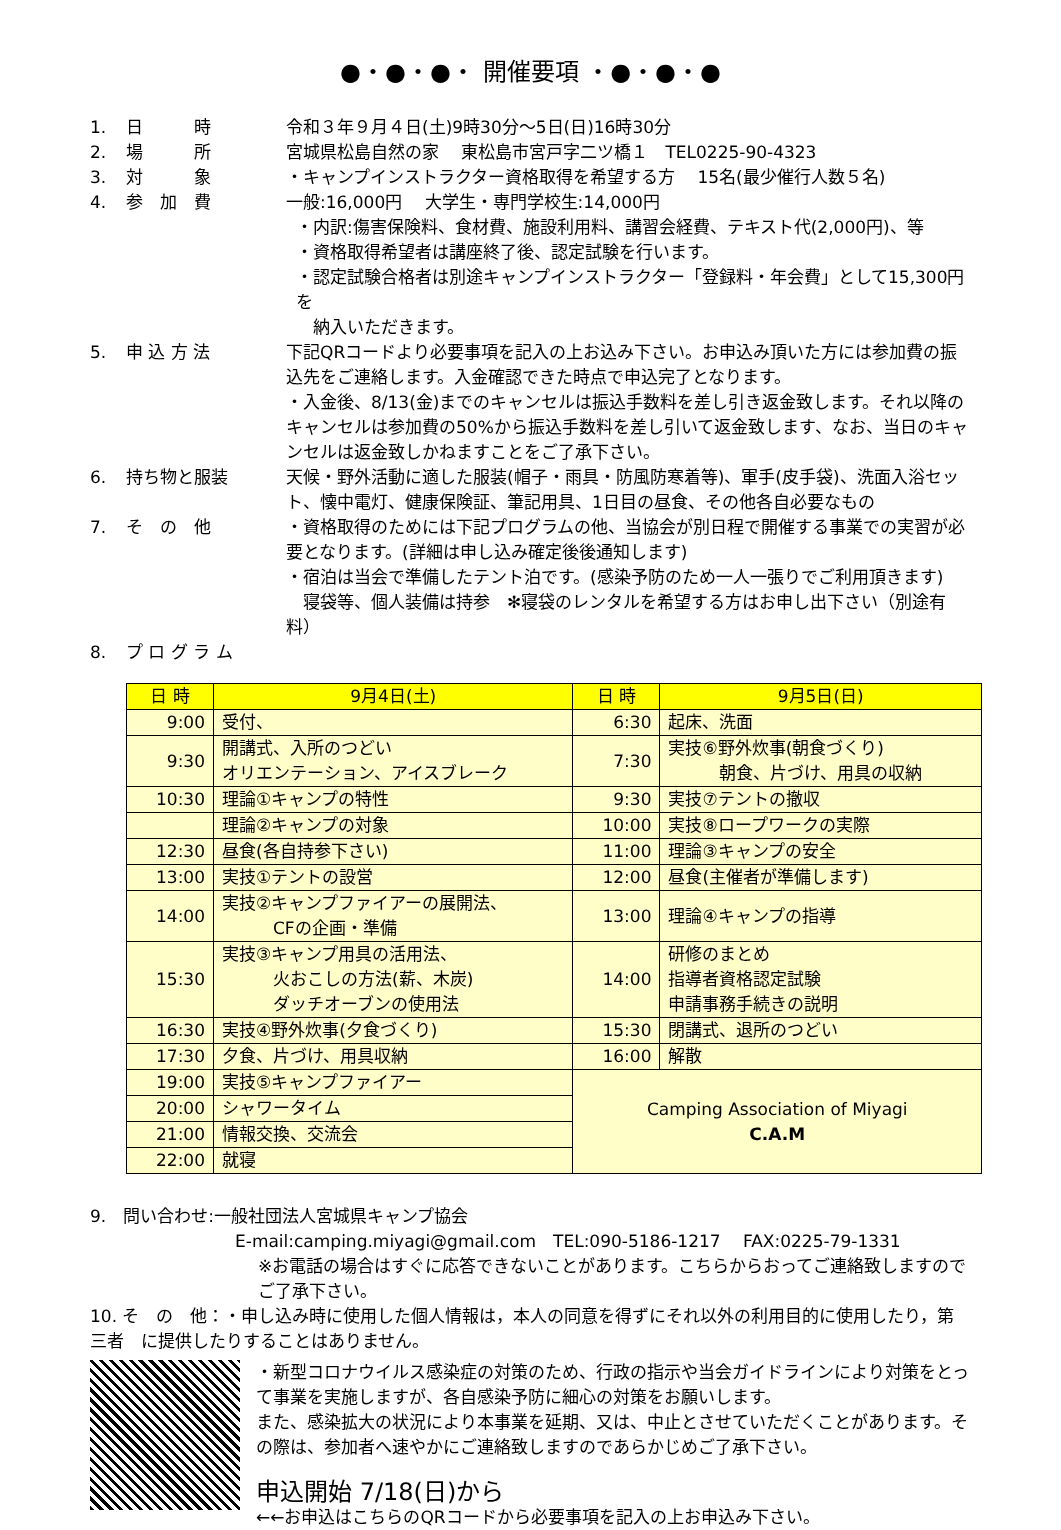●・●・●・ 開催要項 ・●・●・●
1. 日　　　時 令和３年９月４日(土)9時30分～5日(日)16時30分
2. 場　　　所 宮城県松島自然の家　 東松島市宮戸字二ツ橋１　TEL0225-90-4323
3. 対　　　象 ・キャンプインストラクター資格取得を希望する方　 15名(最少催行人数５名)
4. 参　加　費 一般:16,000円　 大学生・専門学校生:14,000円
・内訳:傷害保険料、食材費、施設利用料、講習会経費、テキスト代(2,000円)、等
・資格取得希望者は講座終了後、認定試験を行います。
・認定試験合格者は別途キャンプインストラクター「登録料・年会費」として15,300円を
　納入いただきます。
5. 申 込 方 法 下記QRコードより必要事項を記入の上お込み下さい。お申込み頂いた方には参加費の振込先をご連絡します。入金確認できた時点で申込完了となります。
・入金後、8/13(金)までのキャンセルは振込手数料を差し引き返金致します。それ以降のキャンセルは参加費の50%から振込手数料を差し引いて返金致します、なお、当日のキャンセルは返金致しかねますことをご了承下さい。
6. 持ち物と服装 天候・野外活動に適した服装(帽子・雨具・防風防寒着等)、軍手(皮手袋)、洗面入浴セット、懐中電灯、健康保険証、筆記用具、1日目の昼食、その他各自必要なもの
7. そ　の　他 ・資格取得のためには下記プログラムの他、当協会が別日程で開催する事業での実習が必要となります。(詳細は申し込み確定後後通知します)
・宿泊は当会で準備したテント泊です。(感染予防のため一人一張りでご利用頂きます)
　寝袋等、個人装備は持参　✻寝袋のレンタルを希望する方はお申し出下さい（別途有料）
8. プ ロ グ ラ ム
| 日 時 | 9月4日(土) | 日 時 | 9月5日(日) |
| --- | --- | --- | --- |
| 9:00 | 受付、 | 6:30 | 起床、洗面 |
| 9:30 | 開講式、入所のつどい オリエンテーション、アイスブレーク | 7:30 | 実技⑥野外炊事(朝食づくり) 朝食、片づけ、用具の収納 |
| 10:30 | 理論①キャンプの特性 | 9:30 | 実技⑦テントの撤収 |
| | 理論②キャンプの対象 | 10:00 | 実技⑧ロープワークの実際 |
| 12:30 | 昼食(各自持参下さい) | 11:00 | 理論③キャンプの安全 |
| 13:00 | 実技①テントの設営 | 12:00 | 昼食(主催者が準備します) |
| 14:00 | 実技②キャンプファイアーの展開法、 CFの企画・準備 | 13:00 | 理論④キャンプの指導 |
| 15:30 | 実技③キャンプ用具の活用法、 火おこしの方法(薪、木炭) ダッチオーブンの使用法 | 14:00 | 研修のまとめ 指導者資格認定試験 申請事務手続きの説明 |
| 16:30 | 実技④野外炊事(夕食づくり) | 15:30 | 閉講式、退所のつどい |
| 17:30 | 夕食、片づけ、用具収納 | 16:00 | 解散 |
| 19:00 | 実技⑤キャンプファイアー | Camping Association of Miyagi C.A.M | |
| 20:00 | シャワータイム | | |
| 21:00 | 情報交換、交流会 | | |
| 22:00 | 就寝 | | |
9.　問い合わせ:一般社団法人宮城県キャンプ協会
E-mail:camping.miyagi@gmail.com　TEL:090-5186-1217　 FAX:0225-79-1331
※お電話の場合はすぐに応答できないことがあります。こちらからおってご連絡致しますのでご了承下さい。
10. そ　の　他：・申し込み時に使用した個人情報は，本人の同意を得ずにそれ以外の利用目的に使用したり，第三者　に提供したりすることはありません。
・新型コロナウイルス感染症の対策のため、行政の指示や当会ガイドラインにより対策をとって事業を実施しますが、各自感染予防に細心の対策をお願いします。
また、感染拡大の状況により本事業を延期、又は、中止とさせていただくことがあります。その際は、参加者へ速やかにご連絡致しますのであらかじめご了承下さい。
申込開始 7/18(日)から
←←お申込はこちらのQRコードから必要事項を記入の上お申込み下さい。